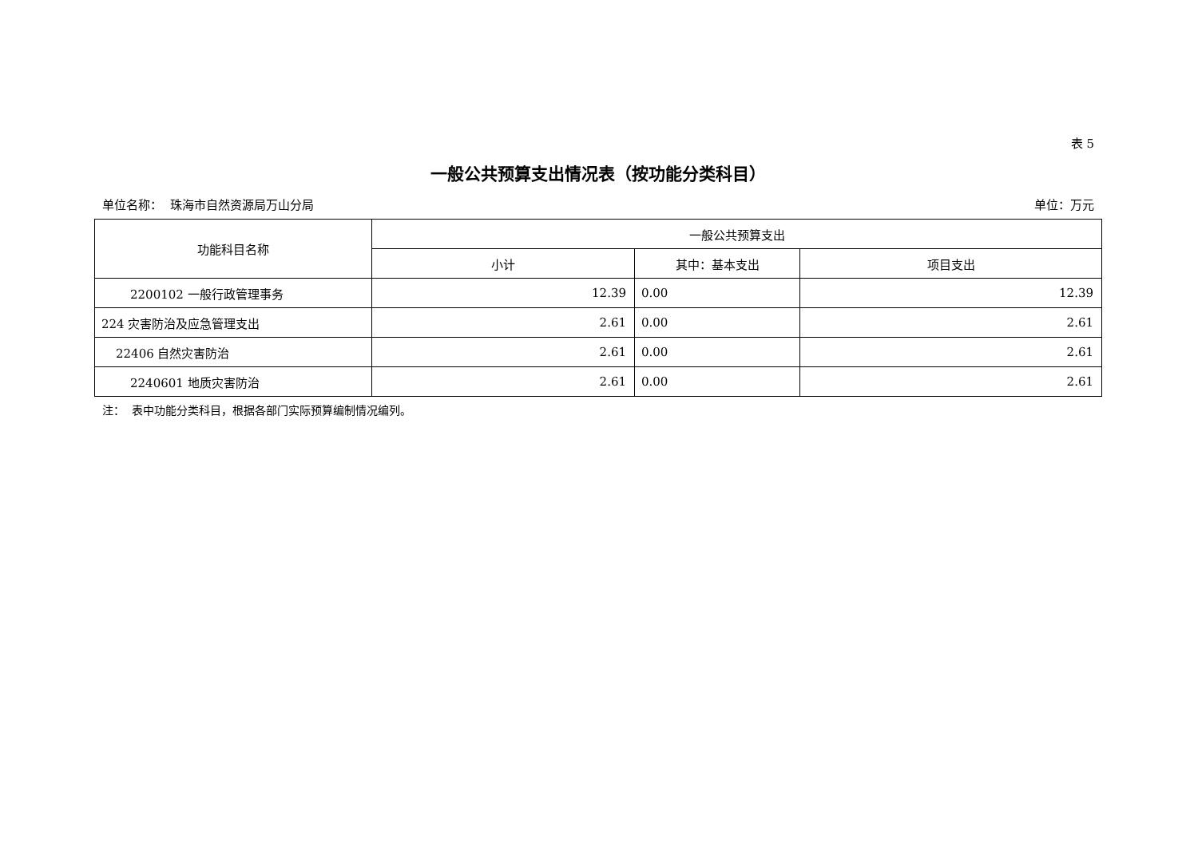表 5
一般公共预算支出情况表（按功能分类科目）
单位名称： 珠海市自然资源局万山分局 单位：万元
| 功能科目名称 | 一般公共预算支出 | | |
| --- | --- | --- | --- |
| | 小计 | 其中：基本支出 | 项目支出 |
| 2200102 一般行政管理事务 | 12.39 | 0.00 | 12.39 |
| 224 灾害防治及应急管理支出 | 2.61 | 0.00 | 2.61 |
| 22406 自然灾害防治 | 2.61 | 0.00 | 2.61 |
| 2240601 地质灾害防治 | 2.61 | 0.00 | 2.61 |
注： 表中功能分类科目，根据各部门实际预算编制情况编列。